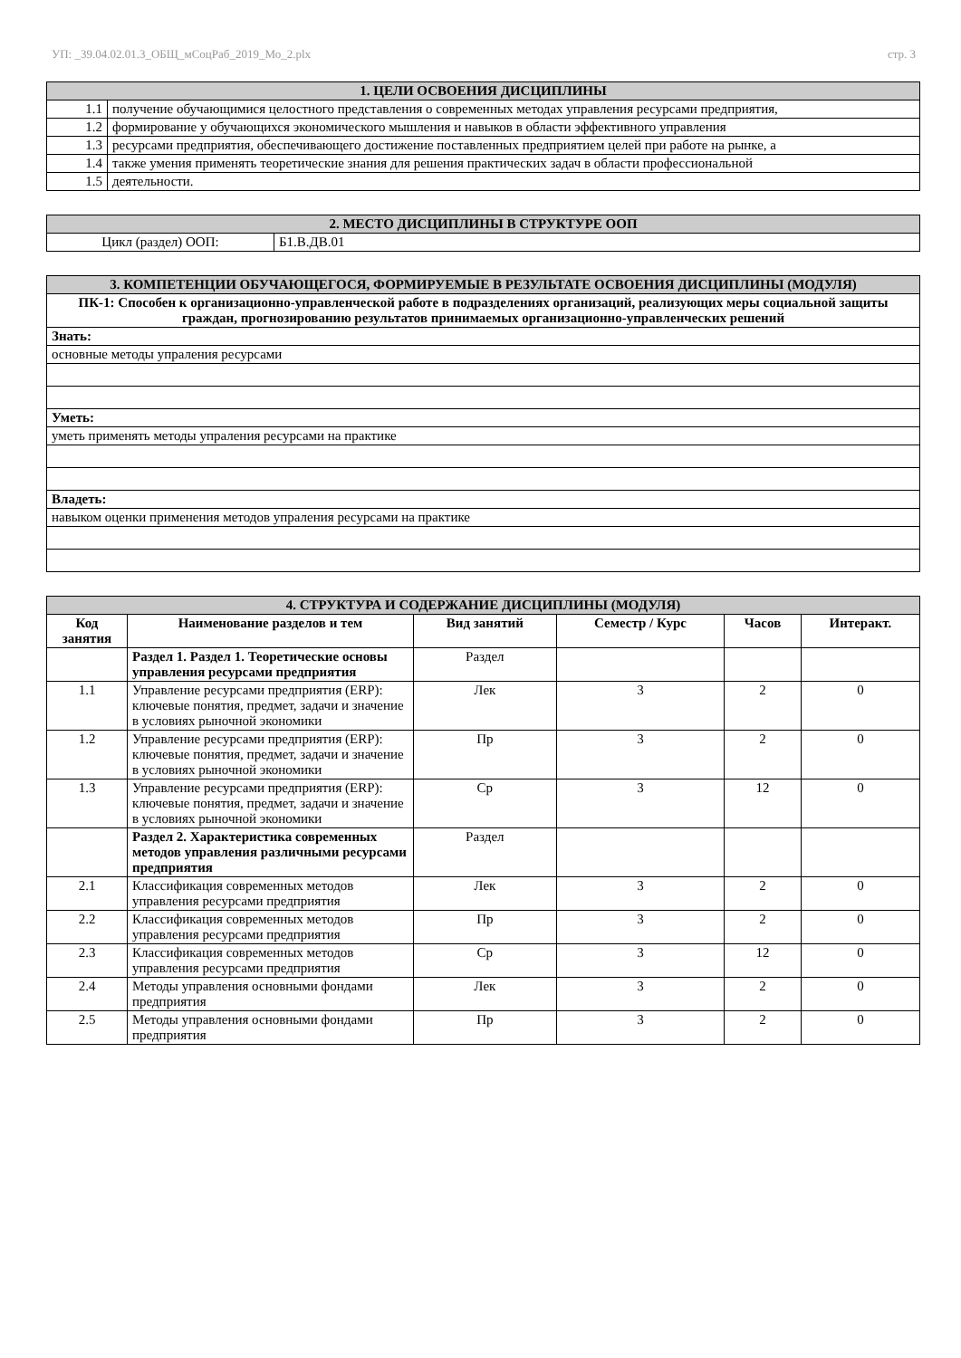УП: _39.04.02.01.3_ОБЩ_мСоцРаб_2019_Мо_2.plx стр. 3
| 1. ЦЕЛИ ОСВОЕНИЯ ДИСЦИПЛИНЫ | |
| 1.1 | получение обучающимися целостного представления о современных методах управления ресурсами предприятия, |
| 1.2 | формирование у обучающихся экономического мышления и навыков в области эффективного управления |
| 1.3 | ресурсами предприятия, обеспечивающего достижение поставленных предприятием целей при работе на рынке, а |
| 1.4 | также умения применять теоретические знания для решения практических задач в области профессиональной |
| 1.5 | деятельности. |
| 2. МЕСТО ДИСЦИПЛИНЫ В СТРУКТУРЕ ООП | |
| Цикл (раздел) ООП: | Б1.В.ДВ.01 |
| 3. КОМПЕТЕНЦИИ ОБУЧАЮЩЕГОСЯ, ФОРМИРУЕМЫЕ В РЕЗУЛЬТАТЕ ОСВОЕНИЯ ДИСЦИПЛИНЫ (МОДУЛЯ) |
| ПК-1: Способен к организационно-управленческой работе в подразделениях организаций, реализующих меры социальной защиты граждан, прогнозированию результатов принимаемых организационно-управленческих решений |
| Знать: |
| основные методы упраления ресурсами |
| Уметь: |
| уметь применять методы упраления ресурсами на практике |
| Владеть: |
| навыком оценки применения методов упраления ресурсами на практике |
| 4. СТРУКТУРА И СОДЕРЖАНИЕ ДИСЦИПЛИНЫ (МОДУЛЯ) | | | | | |
| Код занятия | Наименование разделов и тем | Вид занятий | Семестр / Курс | Часов | Интеракт. |
| | Раздел 1. Раздел 1. Теоретические основы управления ресурсами предприятия | Раздел | | | |
| 1.1 | Управление ресурсами предприятия (ERP): ключевые понятия, предмет, задачи и значение в условиях рыночной экономики | Лек | 3 | 2 | 0 |
| 1.2 | Управление ресурсами предприятия (ERP): ключевые понятия, предмет, задачи и значение в условиях рыночной экономики | Пр | 3 | 2 | 0 |
| 1.3 | Управление ресурсами предприятия (ERP): ключевые понятия, предмет, задачи и значение в условиях рыночной экономики | Ср | 3 | 12 | 0 |
| | Раздел 2. Характеристика современных методов управления различными ресурсами предприятия | Раздел | | | |
| 2.1 | Классификация современных методов управления ресурсами предприятия | Лек | 3 | 2 | 0 |
| 2.2 | Классификация современных методов управления ресурсами предприятия | Пр | 3 | 2 | 0 |
| 2.3 | Классификация современных методов управления ресурсами предприятия | Ср | 3 | 12 | 0 |
| 2.4 | Методы управления основными фондами предприятия | Лек | 3 | 2 | 0 |
| 2.5 | Методы управления основными фондами предприятия | Пр | 3 | 2 | 0 |